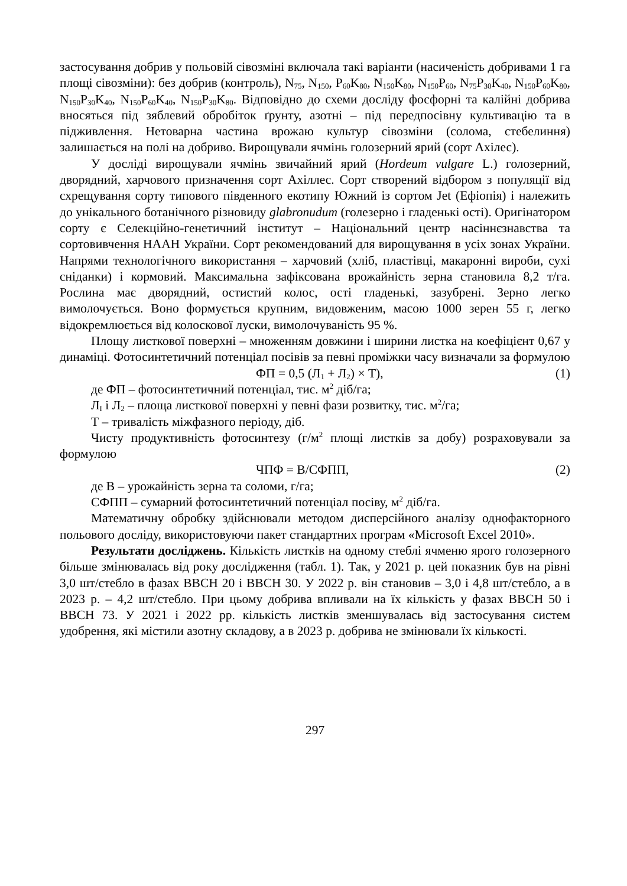застосування добрив у польовій сівозміні включала такі варіанти (насиченість добривами 1 га площі сівозміни): без добрив (контроль), N<sub>75</sub>, N<sub>150</sub>, P<sub>60</sub>K<sub>80</sub>, N<sub>150</sub>K<sub>80</sub>, N<sub>150</sub>P<sub>60</sub>, N<sub>75</sub>P<sub>30</sub>K<sub>40</sub>, N<sub>150</sub>P<sub>60</sub>K<sub>80</sub>, N<sub>150</sub>P<sub>30</sub>K<sub>40</sub>, N<sub>150</sub>P<sub>60</sub>K<sub>40</sub>, N<sub>150</sub>P<sub>30</sub>K<sub>80</sub>. Відповідно до схеми досліду фосфорні та калійні добрива вносяться під зяблевий обробіток ґрунту, азотні – під передпосівну культивацію та в підживлення. Нетоварна частина врожаю культур сівозміни (солома, стебелиння) залишається на полі на добриво. Вирощували ячмінь голозерний ярий (сорт Ахілес).
У досліді вирощували ячмінь звичайний ярий (Hordeum vulgare L.) голозерний, дворядний, харчового призначення сорт Ахіллес. Сорт створений відбором з популяції від схрещування сорту типового південного екотипу Южний із сортом Jet (Ефіопія) і належить до унікального ботанічного різновиду glabronudum (голезерно і гладенькі ості). Оригінатором сорту є Селекційно-генетичний інститут – Національний центр насіннєзнавства та сортовивчення НААН України. Сорт рекомендований для вирощування в усіх зонах України. Напрями технологічного використання – харчовий (хліб, пластівці, макаронні вироби, сухі сніданки) і кормовий. Максимальна зафіксована врожайність зерна становила 8,2 т/га. Рослина має дворядний, остистий колос, ості гладенькі, зазубрені. Зерно легко вимолочується. Воно формується крупним, видовженим, масою 1000 зерен 55 г, легко відокремлюється від колоскової луски, вимолочуваність 95 %.
Площу листкової поверхні – множенням довжини і ширини листка на коефіцієнт 0,67 у динаміці. Фотосинтетичний потенціал посівів за певні проміжки часу визначали за формулою
ФП = 0,5 (Л<sub>1</sub> + Л<sub>2</sub>) × Т), (1)
де ФП – фотосинтетичний потенціал, тис. м<sup>2</sup> діб/га;
Л<sub>І</sub> і Л<sub>2</sub> – площа листкової поверхні у певні фази розвитку, тис. м<sup>2</sup>/га;
Т – тривалість міжфазного періоду, діб.
Чисту продуктивність фотосинтезу (г/м<sup>2</sup> площі листків за добу) розраховували за формулою
ЧПФ = В/СФПП, (2)
де В – урожайність зерна та соломи, г/га;
СФПП – сумарний фотосинтетичний потенціал посіву, м<sup>2</sup> діб/га.
Математичну обробку здійснювали методом дисперсійного аналізу однофакторного польового досліду, використовуючи пакет стандартних програм «Microsoft Excel 2010».
Результати досліджень. Кількість листків на одному стеблі ячменю ярого голозерного більше змінювалась від року дослідження (табл. 1). Так, у 2021 р. цей показник був на рівні 3,0 шт/стебло в фазах ВВСН 20 і ВВСН 30. У 2022 р. він становив – 3,0 і 4,8 шт/стебло, а в 2023 р. – 4,2 шт/стебло. При цьому добрива впливали на їх кількість у фазах ВВСН 50 і ВВСН 73. У 2021 і 2022 рр. кількість листків зменшувалась від застосування систем удобрення, які містили азотну складову, а в 2023 р. добрива не змінювали їх кількості.
297